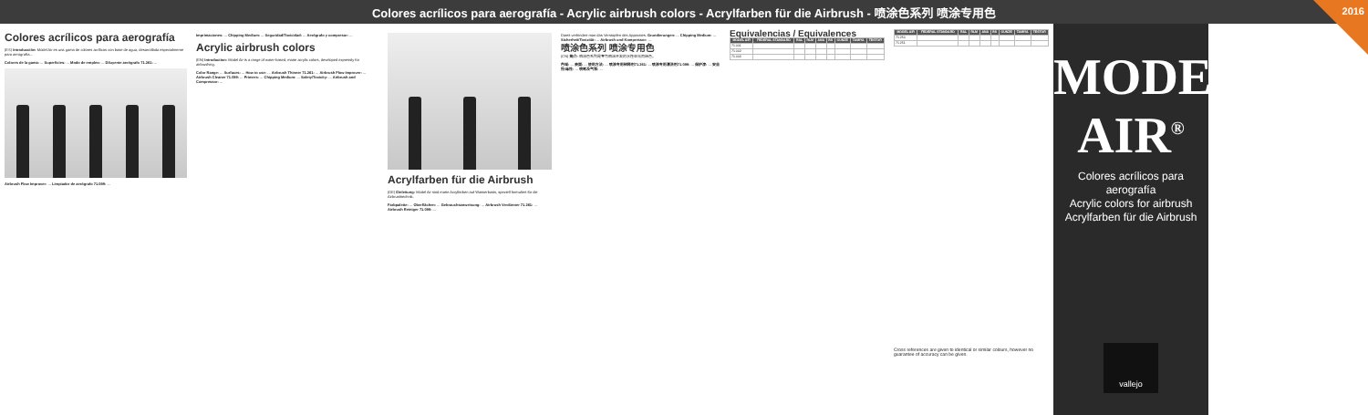Colores acrílicos para aerografía - Acrylic airbrush colors - Acrylfarben für die Airbrush - 喷涂色系列 喷涂专用色
2016
Colores acrílicos para aerografía
(ES) Introducción: Model Air es una gama de colores acrílicos con base de agua, desarrollada especialmente para aerografía...
Colores de la gama: ... Superficies: ... Modo de empleo: ... Diluyente aerógrafo 71.261: ...
Airbrush Flow Improver: ... Limpiador de aerógrafo 71.099: ...
Imprimaciones: ... Chipping Medium: ... Seguridad/Toxicidad: ... Aerógrafo y compresor: ...
Acrylic airbrush colors
(EN) Introduction: Model Air is a range of water-based, matte acrylic colors, developed expressly for airbrushing.
Color Range: ... Surfaces: ... How to use: ... Airbrush Thinner 71.261: ... Airbrush Flow Improver: ... Airbrush Cleaner 71.099: ... Primers: ... Chipping Medium: ... Safety/Toxicity: ... Airbrush and Compressor: ...
Acrylfarben für die Airbrush
(DE) Einleitung: Model Air sind matte Acrylfarben auf Wasserbasis, speziell formuliert für die Airbrushtechnik.
Farbpalette: ... Oberflächen: ... Gebrauchsanweisung: ... Airbrush Verdünner 71.261: ... Airbrush Reiniger 71.099: ...
Damit verhindert man das Verstopfen des Apparates. Grundierungen: ... Chipping Medium: ... Sicherheit/Toxizität: ... Airbrush und Kompressor: ...
喷涂色系列 喷涂专用色
(CN) 简介: 喷涂色系列是专为喷涂开发的水性亚光丙烯色。
色域: ... 表面: ... 使用方法: ... 喷涂专用稀释剂71.261: ... 喷涂专用清洗剂71.099: ... 保护漆: ... 安全性/毒性: ... 喷笔及气泵: ...
Equivalencias / Equivalences
| MODEL AIR | FEDERAL STANDARD | RAL | RLM | ANA | BS | GUNZE | TAMIYA | TESTOR |
| --- | --- | --- | --- | --- | --- | --- | --- | --- |
| 71.001 | | | | | | | | |
| 71.002 | | | | | | | | |
| 71.003 | | | | | | | | |
| MODEL AIR | FEDERAL STANDARD | RAL | RLM | ANA | BS | GUNZE | TAMIYA | TESTOR |
| --- | --- | --- | --- | --- | --- | --- | --- | --- |
| 71.250 | | | | | | | | |
| 71.251 | | | | | | | | |
Cross references are given to identical or similar colours, however no guarantee of accuracy can be given.
MODEL
AIR<sup>®</sup>
Colores acrílicos para aerografía
Acrylic colors for airbrush
Acrylfarben für die Airbrush
vallejo